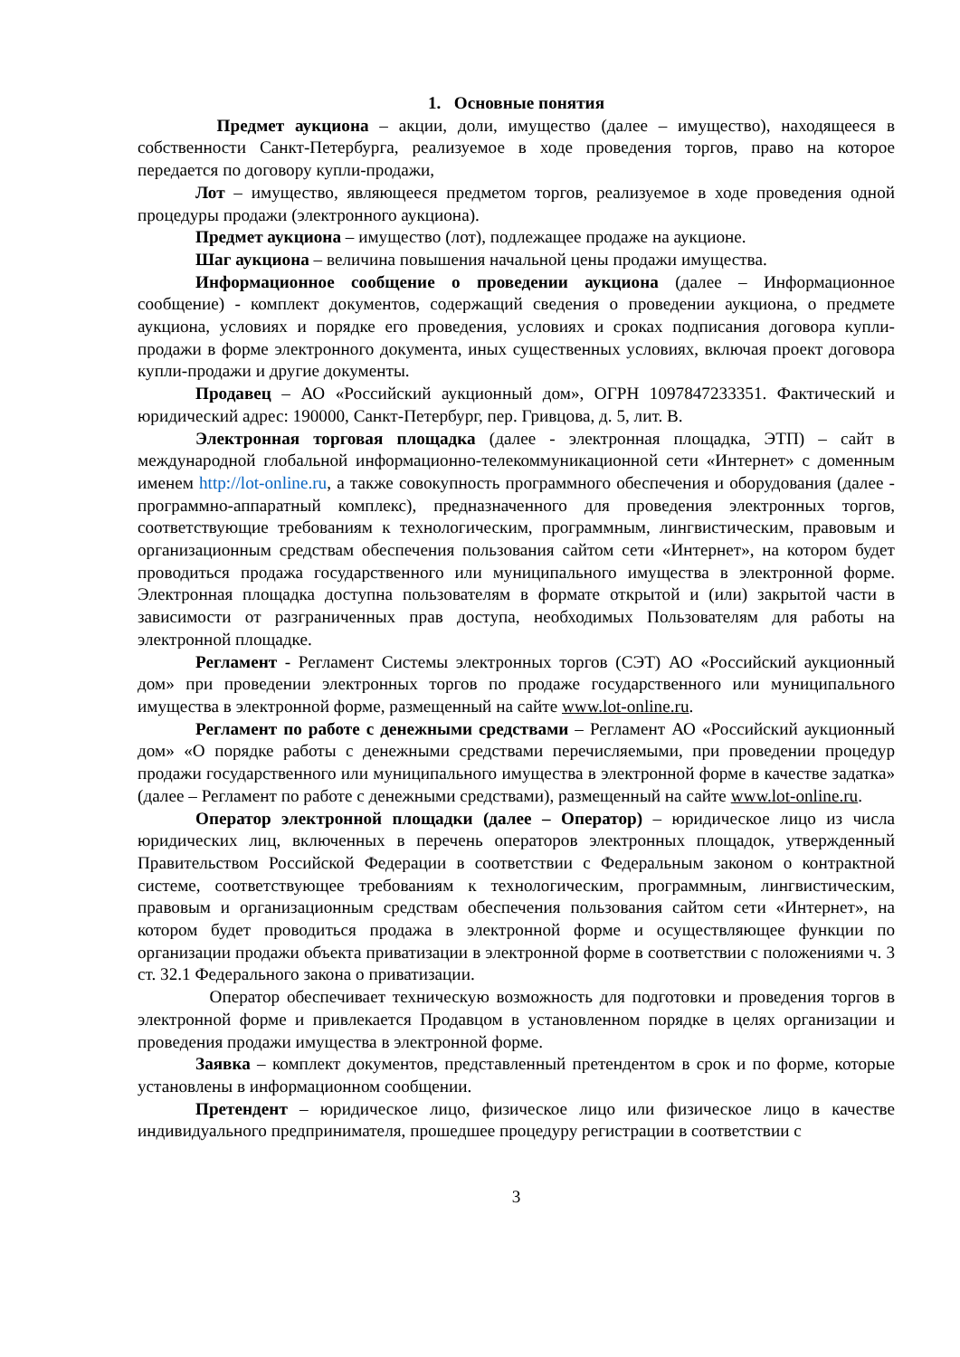1. Основные понятия
Предмет аукциона – акции, доли, имущество (далее – имущество), находящееся в собственности Санкт-Петербурга, реализуемое в ходе проведения торгов, право на которое передается по договору купли-продажи,
Лот – имущество, являющееся предметом торгов, реализуемое в ходе проведения одной процедуры продажи (электронного аукциона).
Предмет аукциона – имущество (лот), подлежащее продаже на аукционе.
Шаг аукциона – величина повышения начальной цены продажи имущества.
Информационное сообщение о проведении аукциона (далее – Информационное сообщение) - комплект документов, содержащий сведения о проведении аукциона, о предмете аукциона, условиях и порядке его проведения, условиях и сроках подписания договора купли-продажи в форме электронного документа, иных существенных условиях, включая проект договора купли-продажи и другие документы.
Продавец – АО «Российский аукционный дом», ОГРН 1097847233351. Фактический и юридический адрес: 190000, Санкт-Петербург, пер. Гривцова, д. 5, лит. В.
Электронная торговая площадка (далее - электронная площадка, ЭТП) – сайт в международной глобальной информационно-телекоммуникационной сети «Интернет» с доменным именем http://lot-online.ru, а также совокупность программного обеспечения и оборудования (далее - программно-аппаратный комплекс), предназначенного для проведения электронных торгов, соответствующие требованиям к технологическим, программным, лингвистическим, правовым и организационным средствам обеспечения пользования сайтом сети «Интернет», на котором будет проводиться продажа государственного или муниципального имущества в электронной форме. Электронная площадка доступна пользователям в формате открытой и (или) закрытой части в зависимости от разграниченных прав доступа, необходимых Пользователям для работы на электронной площадке.
Регламент - Регламент Системы электронных торгов (СЭТ) АО «Российский аукционный дом» при проведении электронных торгов по продаже государственного или муниципального имущества в электронной форме, размещенный на сайте www.lot-online.ru.
Регламент по работе с денежными средствами – Регламент АО «Российский аукционный дом» «О порядке работы с денежными средствами перечисляемыми, при проведении процедур продажи государственного или муниципального имущества в электронной форме в качестве задатка» (далее – Регламент по работе с денежными средствами), размещенный на сайте www.lot-online.ru.
Оператор электронной площадки (далее – Оператор) – юридическое лицо из числа юридических лиц, включенных в перечень операторов электронных площадок, утвержденный Правительством Российской Федерации в соответствии с Федеральным законом о контрактной системе, соответствующее требованиям к технологическим, программным, лингвистическим, правовым и организационным средствам обеспечения пользования сайтом сети «Интернет», на котором будет проводиться продажа в электронной форме и осуществляющее функции по организации продажи объекта приватизации в электронной форме в соответствии с положениями ч. 3 ст. 32.1 Федерального закона о приватизации.
Оператор обеспечивает техническую возможность для подготовки и проведения торгов в электронной форме и привлекается Продавцом в установленном порядке в целях организации и проведения продажи имущества в электронной форме.
Заявка – комплект документов, представленный претендентом в срок и по форме, которые установлены в информационном сообщении.
Претендент – юридическое лицо, физическое лицо или физическое лицо в качестве индивидуального предпринимателя, прошедшее процедуру регистрации в соответствии с
3